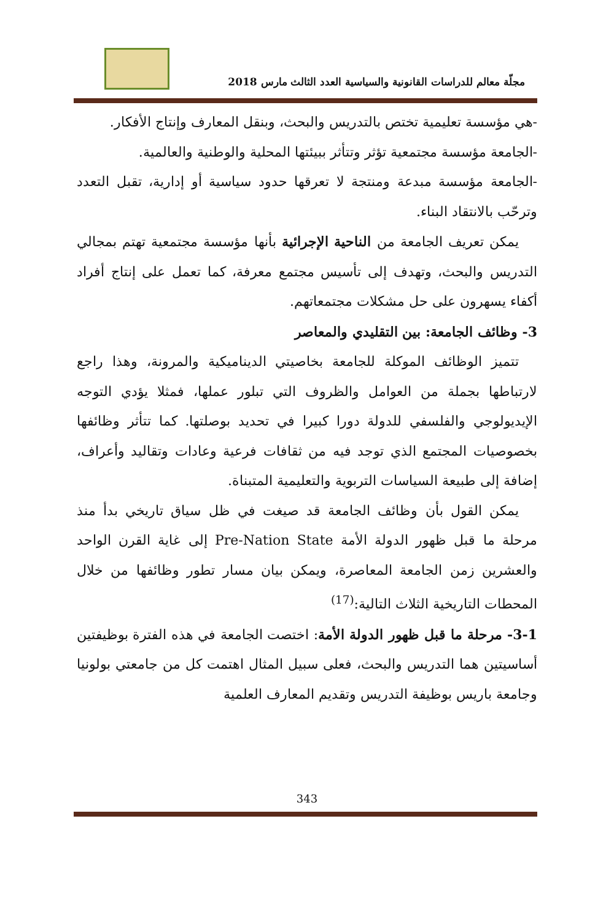مجلّة معالم للدراسات القانونية والسياسية العدد الثالث مارس 2018
-هي مؤسسة تعليمية تختص بالتدريس والبحث، وبنقل المعارف وإنتاج الأفكار.
-الجامعة مؤسسة مجتمعية تؤثر وتتأثر ببيئتها المحلية والوطنية والعالمية.
-الجامعة مؤسسة مبدعة ومنتجة لا تعرقها حدود سياسية أو إدارية، تقبل التعدد وترحّب بالانتقاد البناء.
يمكن تعريف الجامعة من الناحية الإجرائية بأنها مؤسسة مجتمعية تهتم بمجالي التدريس والبحث، وتهدف إلى تأسيس مجتمع معرفة، كما تعمل على إنتاج أفراد أكفاء يسهرون على حل مشكلات مجتمعاتهم.
3- وظائف الجامعة: بين التقليدي والمعاصر
تتميز الوظائف الموكلة للجامعة بخاصيتي الديناميكية والمرونة، وهذا راجع لارتباطها بجملة من العوامل والظروف التي تبلور عملها، فمثلا يؤدي التوجه الإيديولوجي والفلسفي للدولة دورا كبيرا في تحديد بوصلتها. كما تتأثر وظائفها بخصوصيات المجتمع الذي توجد فيه من ثقافات فرعية وعادات وتقاليد وأعراف، إضافة إلى طبيعة السياسات التربوية والتعليمية المتبناة.
يمكن القول بأن وظائف الجامعة قد صيغت في ظل سياق تاريخي بدأ منذ مرحلة ما قبل ظهور الدولة الأمة Pre-Nation State إلى غاية القرن الواحد والعشرين زمن الجامعة المعاصرة، ويمكن بيان مسار تطور وظائفها من خلال المحطات التاريخية الثلاث التالية:<sup>(17)</sup>
3-1- مرحلة ما قبل ظهور الدولة الأمة: اختصت الجامعة في هذه الفترة بوظيفتين أساسيتين هما التدريس والبحث، فعلى سبيل المثال اهتمت كل من جامعتي بولونيا وجامعة باريس بوظيفة التدريس وتقديم المعارف العلمية
343